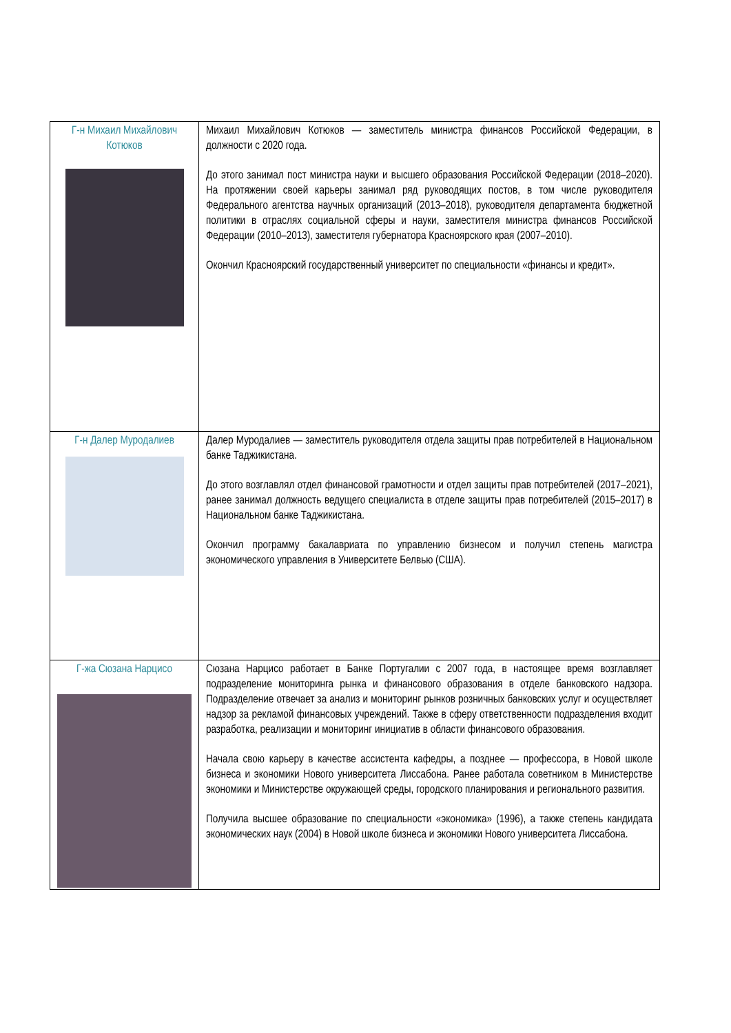| Г-н Михаил Михайлович Котюков | Михаил Михайлович Котюков — заместитель министра финансов Российской Федерации, в должности с 2020 года. До этого занимал пост министра науки и высшего образования Российской Федерации (2018–2020). На протяжении своей карьеры занимал ряд руководящих постов, в том числе руководителя Федерального агентства научных организаций (2013–2018), руководителя департамента бюджетной политики в отраслях социальной сферы и науки, заместителя министра финансов Российской Федерации (2010–2013), заместителя губернатора Красноярского края (2007–2010). Окончил Красноярский государственный университет по специальности «финансы и кредит». |
| Г-н Далер Муродалиев | Далер Муродалиев — заместитель руководителя отдела защиты прав потребителей в Национальном банке Таджикистана. До этого возглавлял отдел финансовой грамотности и отдел защиты прав потребителей (2017–2021), ранее занимал должность ведущего специалиста в отделе защиты прав потребителей (2015–2017) в Национальном банке Таджикистана. Окончил программу бакалавриата по управлению бизнесом и получил степень магистра экономического управления в Университете Белвью (США). |
| Г-жа Сюзана Нарцисо | Сюзана Нарцисо работает в Банке Португалии с 2007 года, в настоящее время возглавляет подразделение мониторинга рынка и финансового образования в отделе банковского надзора. Подразделение отвечает за анализ и мониторинг рынков розничных банковских услуг и осуществляет надзор за рекламой финансовых учреждений. Также в сферу ответственности подразделения входит разработка, реализации и мониторинг инициатив в области финансового образования. Начала свою карьеру в качестве ассистента кафедры, а позднее — профессора, в Новой школе бизнеса и экономики Нового университета Лиссабона. Ранее работала советником в Министерстве экономики и Министерстве окружающей среды, городского планирования и регионального развития. Получила высшее образование по специальности «экономика» (1996), а также степень кандидата экономических наук (2004) в Новой школе бизнеса и экономики Нового университета Лиссабона. |